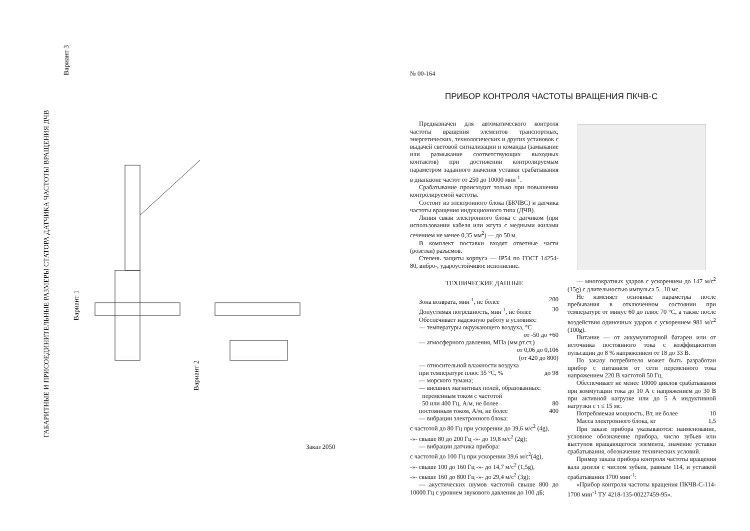ГАБАРИТНЫЕ И ПРИСОЕДИНИТЕЛЬНЫЕ РАЗМЕРЫ СТАТОРА ДАТЧИКА ЧАСТОТЫ ВРАЩЕНИЯ ДЧВ
Вариант 3
Вариант 1
Вариант 2
Заказ 2050
№ 00-164
ПРИБОР КОНТРОЛЯ ЧАСТОТЫ ВРАЩЕНИЯ ПКЧВ-С
Предназначен для автоматического контроля частоты вращения элементов транспортных, энергетических, технологических и других установок с выдачей световой сигнализации и команды (замыкание или размыкание соответствующих выходных контактов) при достижении контролируемым параметром заданного значения уставки срабатывания в диапазоне частот от 250 до 10000 мин<sup>-1</sup>.
Срабатывание происходит только при повышении контролируемой частоты.
Состоит из электронного блока (БКЧВС) и датчика частоты вращения индукционного типа (ДЧВ).
Линия связи электронного блока с датчиком (при использовании кабеля или жгута с медными жилами сечением не менее 0,35 мм<sup>2</sup>) — до 50 м.
В комплект поставки входят ответные части (розетки) разъемов.
Степень защиты корпуса — IP54 по ГОСТ 14254-80, вибро-, удароустойчивое исполнение.
ТЕХНИЧЕСКИЕ ДАННЫЕ
Зона возврата, мин<sup>-1</sup>, не более 200
Допустимая погрешность, мин<sup>-1</sup>, не более 30
Обеспечивает надежную работу в условиях:
— температуры окружающего воздуха, °С
от -50 до +60
— атмосферного давления, МПа (мм.рт.ст.)
от 0,06 до 0,106
(от 420 до 800)
— относительной влажности воздуха
при температуре плюс 35 °С, % до 98
— морского тумана;
— внешних магнитных полей, образованных:
переменным током с частотой
50 или 400 Гц, А/м, не более 80
постоянным током, А/м, не более 400
— вибрации электронного блока:
с частотой до 80 Гц при ускорении до 39,6 м/с<sup>2</sup> (4g),
-»- свыше 80 до 200 Гц -»- до 19,8 м/с<sup>2</sup> (2g);
— вибрации датчика прибора:
с частотой до 100 Гц при ускорении 39,6 м/с<sup>2</sup>(4g),
-»- свыше 100 до 160 Гц -»- до 14,7 м/с<sup>2</sup> (1,5g),
-»- свыше 160 до 800 Гц -»- до 29,4 м/с<sup>2</sup> (3g);
— акустических шумов частотой свыше 800 до 10000 Гц с уровнем звукового давления до 100 дБ;
— многократных ударов с ускорением до 147 м/с<sup>2</sup> (15g) с длительностью импульса 5...10 мс.
Не изменяет основные параметры после пребывания в отключенном состоянии при температуре от минус 60 до плюс 70 °С, а также после воздействия одиночных ударов с ускорением 981 м/с<sup>2</sup> (100g).
Питание — от аккумуляторной батареи или от источника постоянного тока с коэффициентом пульсации до 8 % напряжением от 18 до 33 В.
По заказу потребителя может быть разработан прибор с питанием от сети переменного тока напряжением 220 В частотой 50 Гц.
Обеспечивает не менее 10000 циклов срабатывания при коммутации тока до 10 А с напряжением до 30 В при активной нагрузке или до 5 А индуктивной нагрузки с τ ≤ 15 мс.
Потребляемая мощность, Вт, не более 10
Масса электронного блока, кг 1,5
При заказе прибора указываются: наименование, условное обозначение прибора, число зубьев или выступов вращающегося элемента, значение уставки срабатывания, обозначение технических условий.
Пример заказа прибора контроля частоты вращения вала дизеля с числом зубьев, равным 114, и уставкой срабатывания 1700 мин<sup>-1</sup>:
«Прибор контроля частоты вращения ПКЧВ-С-114-1700 мин<sup>-1</sup> ТУ 4218-135-00227459-95».